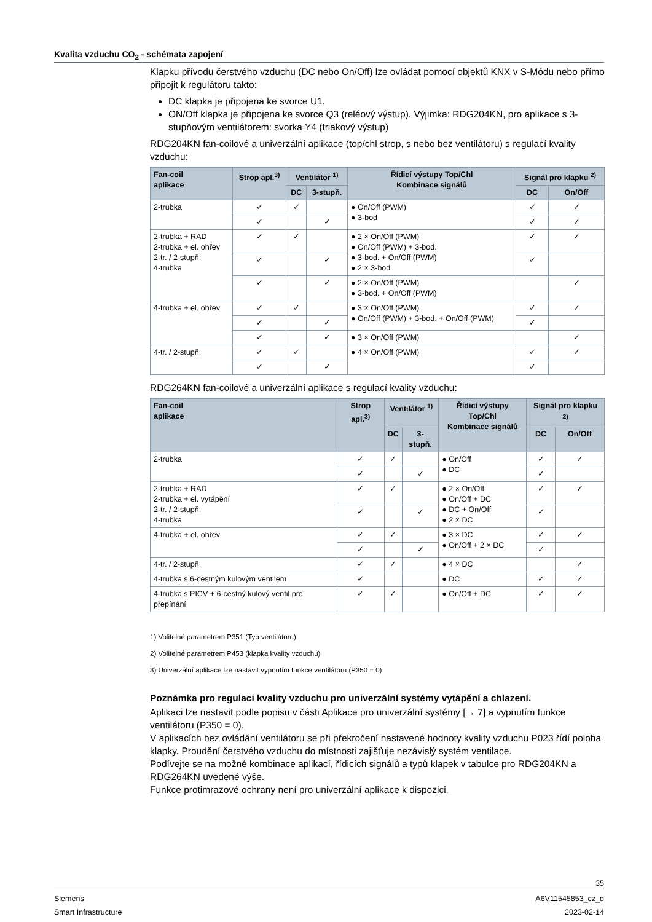Kvalita vzduchu CO<sub>2</sub> - schémata zapojení
Klapku přívodu čerstvého vzduchu (DC nebo On/Off) lze ovládat pomocí objektů KNX v S-Módu nebo přímo připojit k regulátoru takto:
DC klapka je připojena ke svorce U1.
ON/Off klapka je připojena ke svorce Q3 (reléový výstup). Výjimka: RDG204KN, pro aplikace s 3-stupňovým ventilátorem: svorka Y4 (triakový výstup)
RDG204KN fan-coilové a univerzální aplikace (top/chl strop, s nebo bez ventilátoru) s regulací kvality vzduchu:
| Fan-coil aplikace | Strop apl.<sup>3)</sup> | Ventilátor <sup>1)</sup> | | Řídicí výstupy Top/Chl Kombinace signálů | Signál pro klapku <sup>2)</sup> | |
| --- | --- | --- | --- | --- | --- | --- |
| | | DC | 3-stupň. | | DC | On/Off |
| 2-trubka | ✓ | ✓ | | ● On/Off (PWM) ● 3-bod | ✓ | ✓ |
| | ✓ | | ✓ | | ✓ | ✓ |
| 2-trubka + RAD 2-trubka + el. ohřev 2-tr. / 2-stupň. 4-trubka | ✓ | ✓ | | ● 2 × On/Off (PWM) ● On/Off (PWM) + 3-bod. ● 3-bod. + On/Off (PWM) ● 2 × 3-bod | ✓ | ✓ |
| | ✓ | | ✓ | | ✓ | |
| | ✓ | | ✓ | ● 2 × On/Off (PWM) ● 3-bod. + On/Off (PWM) | | ✓ |
| 4-trubka + el. ohřev | ✓ | ✓ | | ● 3 × On/Off (PWM) ● On/Off (PWM) + 3-bod. + On/Off (PWM) | ✓ | ✓ |
| | ✓ | | ✓ | | ✓ | |
| | ✓ | | ✓ | ● 3 × On/Off (PWM) | | ✓ |
| 4-tr. / 2-stupň. | ✓ | ✓ | | ● 4 × On/Off (PWM) | ✓ | ✓ |
| | ✓ | | ✓ | | ✓ | |
RDG264KN fan-coilové a univerzální aplikace s regulací kvality vzduchu:
| Fan-coil aplikace | Strop apl.<sup>3)</sup> | Ventilátor <sup>1)</sup> | | Řídicí výstupy Top/Chl Kombinace signálů | Signál pro klapku <sup>2)</sup> | |
| --- | --- | --- | --- | --- | --- | --- |
| | | DC | 3-stupň. | | DC | On/Off |
| 2-trubka | ✓ | ✓ | | ● On/Off ● DC | ✓ | ✓ |
| | ✓ | | ✓ | | ✓ | |
| 2-trubka + RAD 2-trubka + el. vytápění 2-tr. / 2-stupň. 4-trubka | ✓ | ✓ | | ● 2 × On/Off ● On/Off + DC ● DC + On/Off ● 2 × DC | ✓ | ✓ |
| | ✓ | | ✓ | | ✓ | |
| 4-trubka + el. ohřev | ✓ | ✓ | | ● 3 × DC ● On/Off + 2 × DC | ✓ | ✓ |
| | ✓ | | ✓ | | ✓ | |
| 4-tr. / 2-stupň. | ✓ | ✓ | | ● 4 × DC | | ✓ |
| 4-trubka s 6-cestným kulovým ventilem | ✓ | | | ● DC | ✓ | ✓ |
| 4-trubka s PICV + 6-cestný kulový ventil pro přepínání | ✓ | ✓ | | ● On/Off + DC | ✓ | ✓ |
1) Volitelné parametrem P351 (Typ ventilátoru)
2) Volitelné parametrem P453 (klapka kvality vzduchu)
3) Univerzální aplikace lze nastavit vypnutím funkce ventilátoru (P350 = 0)
Poznámka pro regulaci kvality vzduchu pro univerzální systémy vytápění a chlazení.
Aplikaci lze nastavit podle popisu v části Aplikace pro univerzální systémy [→ 7] a vypnutím funkce ventilátoru (P350 = 0).
V aplikacích bez ovládání ventilátoru se při překročení nastavené hodnoty kvality vzduchu P023 řídí poloha klapky. Proudění čerstvého vzduchu do místnosti zajišťuje nezávislý systém ventilace.
Podívejte se na možné kombinace aplikací, řídicích signálů a typů klapek v tabulce pro RDG204KN a RDG264KN uvedené výše.
Funkce protimrazové ochrany není pro univerzální aplikace k dispozici.
35
Siemens A6V11545853_cz_d
Smart Infrastructure 2023-02-14